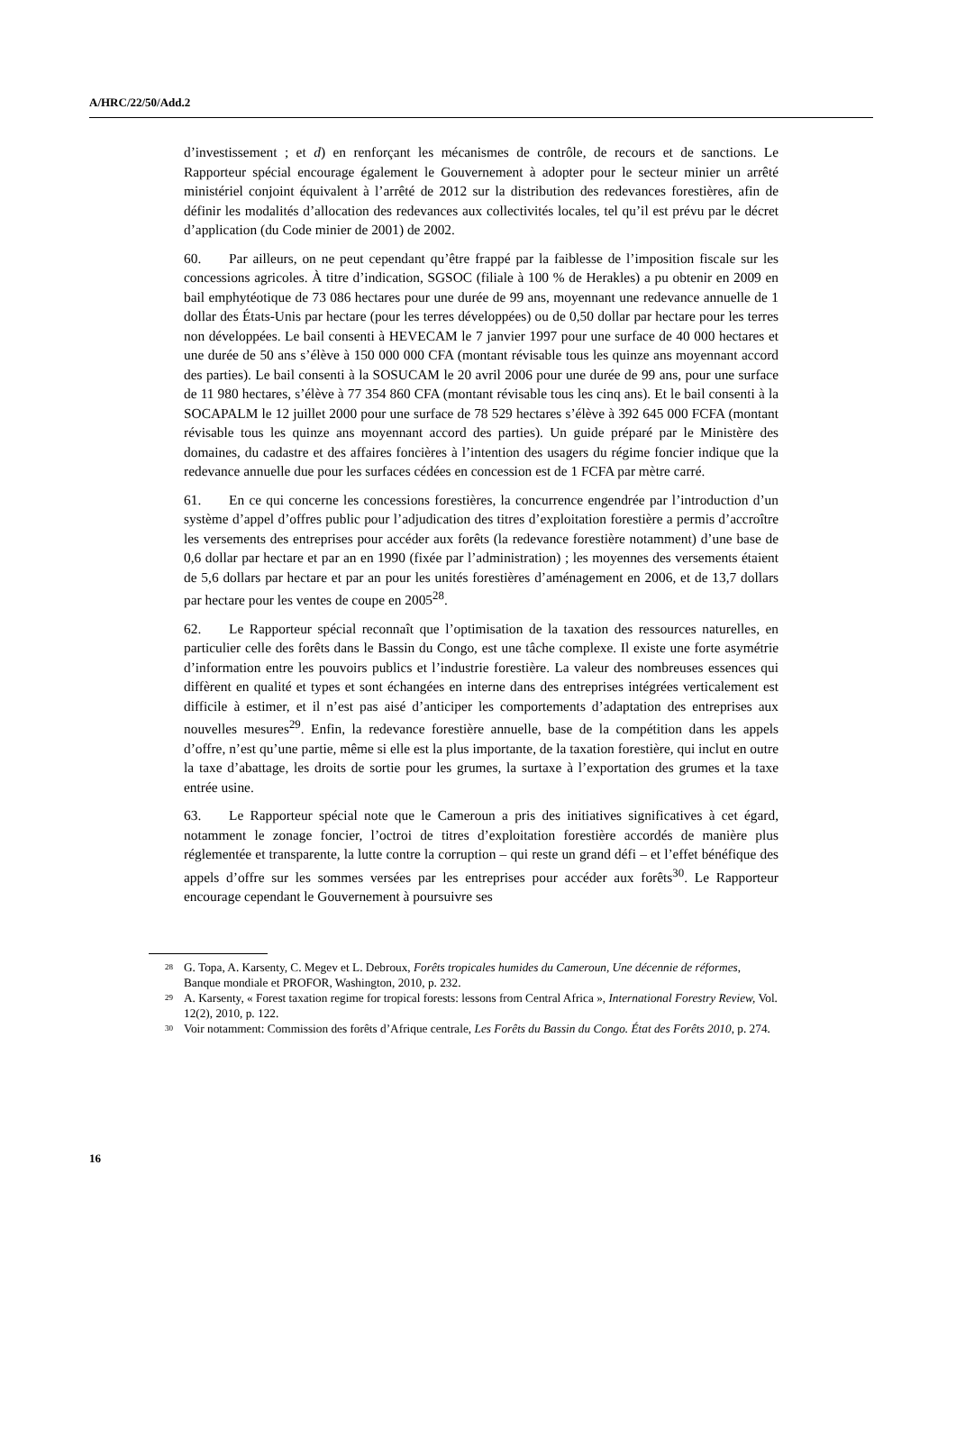A/HRC/22/50/Add.2
d’investissement ; et d) en renforçant les mécanismes de contrôle, de recours et de sanctions. Le Rapporteur spécial encourage également le Gouvernement à adopter pour le secteur minier un arrêté ministériel conjoint équivalent à l’arrêté de 2012 sur la distribution des redevances forestières, afin de définir les modalités d’allocation des redevances aux collectivités locales, tel qu’il est prévu par le décret d’application (du Code minier de 2001) de 2002.
60. Par ailleurs, on ne peut cependant qu’être frappé par la faiblesse de l’imposition fiscale sur les concessions agricoles. À titre d’indication, SGSOC (filiale à 100 % de Herakles) a pu obtenir en 2009 en bail emphytéotique de 73 086 hectares pour une durée de 99 ans, moyennant une redevance annuelle de 1 dollar des États-Unis par hectare (pour les terres développées) ou de 0,50 dollar par hectare pour les terres non développées. Le bail consenti à HEVECAM le 7 janvier 1997 pour une surface de 40 000 hectares et une durée de 50 ans s’élève à 150 000 000 CFA (montant révisable tous les quinze ans moyennant accord des parties). Le bail consenti à la SOSUCAM le 20 avril 2006 pour une durée de 99 ans, pour une surface de 11 980 hectares, s’élève à 77 354 860 CFA (montant révisable tous les cinq ans). Et le bail consenti à la SOCAPALM le 12 juillet 2000 pour une surface de 78 529 hectares s’élève à 392 645 000 FCFA (montant révisable tous les quinze ans moyennant accord des parties). Un guide préparé par le Ministère des domaines, du cadastre et des affaires foncières à l’intention des usagers du régime foncier indique que la redevance annuelle due pour les surfaces cédées en concession est de 1 FCFA par mètre carré.
61. En ce qui concerne les concessions forestières, la concurrence engendrée par l’introduction d’un système d’appel d’offres public pour l’adjudication des titres d’exploitation forestière a permis d’accroître les versements des entreprises pour accéder aux forêts (la redevance forestière notamment) d’une base de 0,6 dollar par hectare et par an en 1990 (fixée par l’administration) ; les moyennes des versements étaient de 5,6 dollars par hectare et par an pour les unités forestières d’aménagement en 2006, et de 13,7 dollars par hectare pour les ventes de coupe en 2005<sup>28</sup>.
62. Le Rapporteur spécial reconnaît que l’optimisation de la taxation des ressources naturelles, en particulier celle des forêts dans le Bassin du Congo, est une tâche complexe. Il existe une forte asymétrie d’information entre les pouvoirs publics et l’industrie forestière. La valeur des nombreuses essences qui diffèrent en qualité et types et sont échangées en interne dans des entreprises intégrées verticalement est difficile à estimer, et il n’est pas aisé d’anticiper les comportements d’adaptation des entreprises aux nouvelles mesures<sup>29</sup>. Enfin, la redevance forestière annuelle, base de la compétition dans les appels d’offre, n’est qu’une partie, même si elle est la plus importante, de la taxation forestière, qui inclut en outre la taxe d’abattage, les droits de sortie pour les grumes, la surtaxe à l’exportation des grumes et la taxe entrée usine.
63. Le Rapporteur spécial note que le Cameroun a pris des initiatives significatives à cet égard, notamment le zonage foncier, l’octroi de titres d’exploitation forestière accordés de manière plus réglementée et transparente, la lutte contre la corruption – qui reste un grand défi – et l’effet bénéfique des appels d’offre sur les sommes versées par les entreprises pour accéder aux forêts<sup>30</sup>. Le Rapporteur encourage cependant le Gouvernement à poursuivre ses
<sup>28</sup> G. Topa, A. Karsenty, C. Megev et L. Debroux, Forêts tropicales humides du Cameroun, Une décennie de réformes, Banque mondiale et PROFOR, Washington, 2010, p. 232.
<sup>29</sup> A. Karsenty, « Forest taxation regime for tropical forests: lessons from Central Africa », International Forestry Review, Vol. 12(2), 2010, p. 122.
<sup>30</sup> Voir notamment: Commission des forêts d’Afrique centrale, Les Forêts du Bassin du Congo. État des Forêts 2010, p. 274.
16